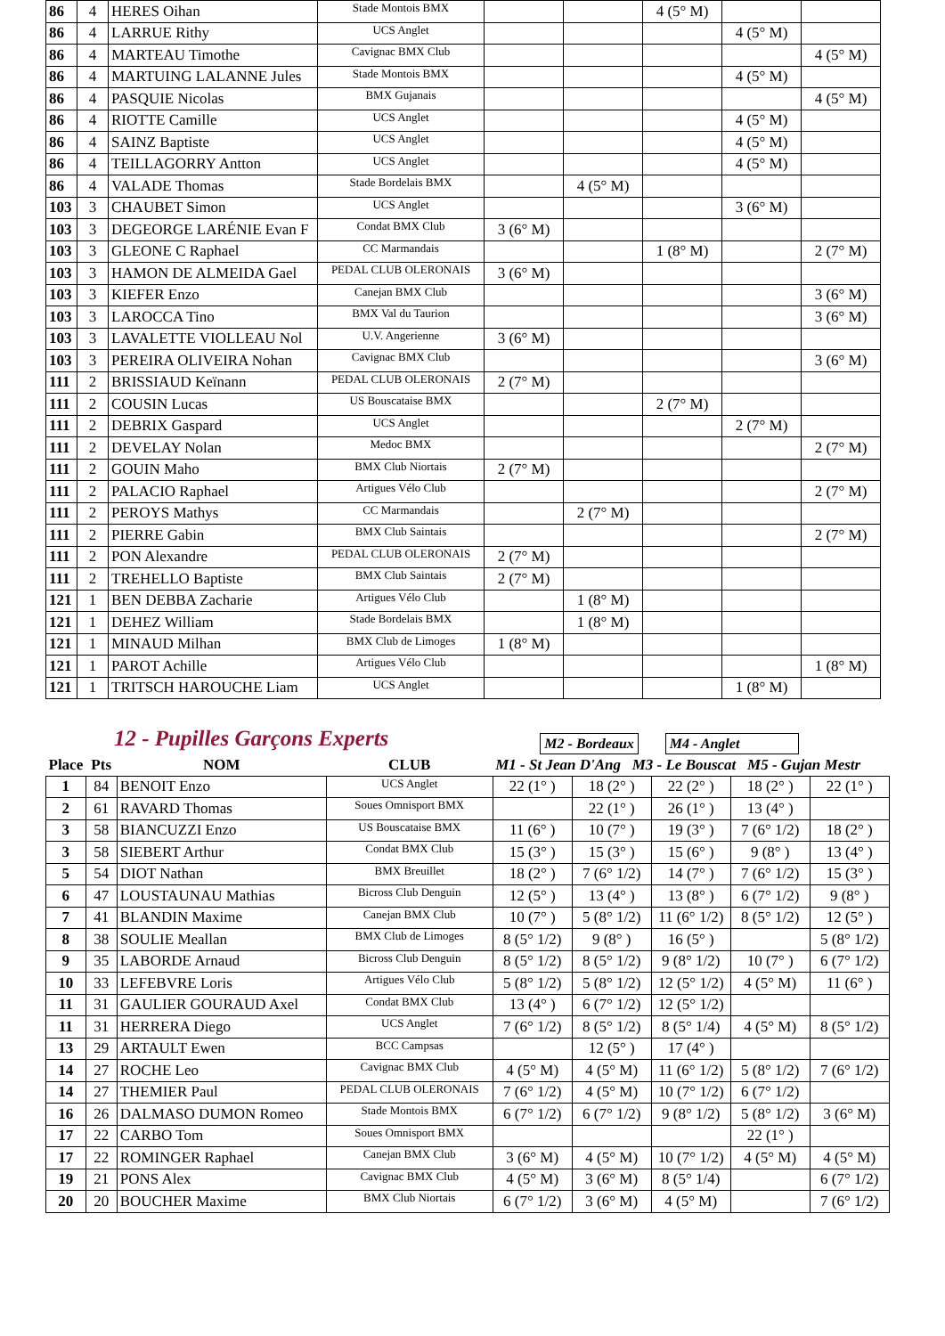| 86 | 4 | HERES Oihan | Stade Montois BMX | | | 4 (5° M) | | |
| 86 | 4 | LARRUE Rithy | UCS Anglet | | | | 4 (5° M) | |
| 86 | 4 | MARTEAU Timothe | Cavignac BMX Club | | | | | 4 (5° M) |
| 86 | 4 | MARTUING LALANNE Jules | Stade Montois BMX | | | | 4 (5° M) | |
| 86 | 4 | PASQUIE Nicolas | BMX Gujanais | | | | | 4 (5° M) |
| 86 | 4 | RIOTTE Camille | UCS Anglet | | | | 4 (5° M) | |
| 86 | 4 | SAINZ Baptiste | UCS Anglet | | | | 4 (5° M) | |
| 86 | 4 | TEILLAGORRY Antton | UCS Anglet | | | | 4 (5° M) | |
| 86 | 4 | VALADE Thomas | Stade Bordelais BMX | | 4 (5° M) | | | |
| 103 | 3 | CHAUBET Simon | UCS Anglet | | | | 3 (6° M) | |
| 103 | 3 | DEGEORGE LARÉNIE Evan F | Condat BMX Club | 3 (6° M) | | | | |
| 103 | 3 | GLEONE C Raphael | CC Marmandais | | | 1 (8° M) | | 2 (7° M) |
| 103 | 3 | HAMON DE ALMEIDA Gael | PEDAL CLUB OLERONAIS | 3 (6° M) | | | | |
| 103 | 3 | KIEFER Enzo | Canejan BMX Club | | | | | 3 (6° M) |
| 103 | 3 | LAROCCA Tino | BMX Val du Taurion | | | | | 3 (6° M) |
| 103 | 3 | LAVALETTE VIOLLEAU Nol | U.V. Angerienne | 3 (6° M) | | | | |
| 103 | 3 | PEREIRA OLIVEIRA Nohan | Cavignac BMX Club | | | | | 3 (6° M) |
| 111 | 2 | BRISSIAUD Keïnann | PEDAL CLUB OLERONAIS | 2 (7° M) | | | | |
| 111 | 2 | COUSIN Lucas | US Bouscataise BMX | | | 2 (7° M) | | |
| 111 | 2 | DEBRIX Gaspard | UCS Anglet | | | | 2 (7° M) | |
| 111 | 2 | DEVELAY Nolan | Medoc BMX | | | | | 2 (7° M) |
| 111 | 2 | GOUIN Maho | BMX Club Niortais | 2 (7° M) | | | | |
| 111 | 2 | PALACIO Raphael | Artigues Vélo Club | | | | | 2 (7° M) |
| 111 | 2 | PEROYS Mathys | CC Marmandais | | 2 (7° M) | | | |
| 111 | 2 | PIERRE Gabin | BMX Club Saintais | | | | | 2 (7° M) |
| 111 | 2 | PON Alexandre | PEDAL CLUB OLERONAIS | 2 (7° M) | | | | |
| 111 | 2 | TREHELLO Baptiste | BMX Club Saintais | 2 (7° M) | | | | |
| 121 | 1 | BEN DEBBA Zacharie | Artigues Vélo Club | | 1 (8° M) | | | |
| 121 | 1 | DEHEZ William | Stade Bordelais BMX | | 1 (8° M) | | | |
| 121 | 1 | MINAUD Milhan | BMX Club de Limoges | 1 (8° M) | | | | |
| 121 | 1 | PAROT Achille | Artigues Vélo Club | | | | | 1 (8° M) |
| 121 | 1 | TRITSCH HAROUCHE Liam | UCS Anglet | | | | 1 (8° M) | |
12 - Pupilles Garçons Experts
M2 - Bordeaux M4 - Anglet
| Place | Pts | NOM | CLUB | M1 - St Jean D'Ang M3 - Le Bouscat M5 - Gujan Mestr | | | | |
| --- | --- | --- | --- | --- | --- | --- | --- | --- |
| 1 | 84 | BENOIT Enzo | UCS Anglet | 22 (1° ) | 18 (2° ) | 22 (2° ) | 18 (2° ) | 22 (1° ) |
| 2 | 61 | RAVARD Thomas | Soues Omnisport BMX | | 22 (1° ) | 26 (1° ) | 13 (4° ) | |
| 3 | 58 | BIANCUZZI Enzo | US Bouscataise BMX | 11 (6° ) | 10 (7° ) | 19 (3° ) | 7 (6° 1/2) | 18 (2° ) |
| 3 | 58 | SIEBERT Arthur | Condat BMX Club | 15 (3° ) | 15 (3° ) | 15 (6° ) | 9 (8° ) | 13 (4° ) |
| 5 | 54 | DIOT Nathan | BMX Breuillet | 18 (2° ) | 7 (6° 1/2) | 14 (7° ) | 7 (6° 1/2) | 15 (3° ) |
| 6 | 47 | LOUSTAUNAU Mathias | Bicross Club Denguin | 12 (5° ) | 13 (4° ) | 13 (8° ) | 6 (7° 1/2) | 9 (8° ) |
| 7 | 41 | BLANDIN Maxime | Canejan BMX Club | 10 (7° ) | 5 (8° 1/2) | 11 (6° 1/2) | 8 (5° 1/2) | 12 (5° ) |
| 8 | 38 | SOULIE Meallan | BMX Club de Limoges | 8 (5° 1/2) | 9 (8° ) | 16 (5° ) | | 5 (8° 1/2) |
| 9 | 35 | LABORDE Arnaud | Bicross Club Denguin | 8 (5° 1/2) | 8 (5° 1/2) | 9 (8° 1/2) | 10 (7° ) | 6 (7° 1/2) |
| 10 | 33 | LEFEBVRE Loris | Artigues Vélo Club | 5 (8° 1/2) | 5 (8° 1/2) | 12 (5° 1/2) | 4 (5° M) | 11 (6° ) |
| 11 | 31 | GAULIER GOURAUD Axel | Condat BMX Club | 13 (4° ) | 6 (7° 1/2) | 12 (5° 1/2) | | |
| 11 | 31 | HERRERA Diego | UCS Anglet | 7 (6° 1/2) | 8 (5° 1/2) | 8 (5° 1/4) | 4 (5° M) | 8 (5° 1/2) |
| 13 | 29 | ARTAULT Ewen | BCC Campsas | | 12 (5° ) | 17 (4° ) | | |
| 14 | 27 | ROCHE Leo | Cavignac BMX Club | 4 (5° M) | 4 (5° M) | 11 (6° 1/2) | 5 (8° 1/2) | 7 (6° 1/2) |
| 14 | 27 | THEMIER Paul | PEDAL CLUB OLERONAIS | 7 (6° 1/2) | 4 (5° M) | 10 (7° 1/2) | 6 (7° 1/2) | |
| 16 | 26 | DALMASO DUMON Romeo | Stade Montois BMX | 6 (7° 1/2) | 6 (7° 1/2) | 9 (8° 1/2) | 5 (8° 1/2) | 3 (6° M) |
| 17 | 22 | CARBO Tom | Soues Omnisport BMX | | | | 22 (1° ) | |
| 17 | 22 | ROMINGER Raphael | Canejan BMX Club | 3 (6° M) | 4 (5° M) | 10 (7° 1/2) | 4 (5° M) | 4 (5° M) |
| 19 | 21 | PONS Alex | Cavignac BMX Club | 4 (5° M) | 3 (6° M) | 8 (5° 1/4) | | 6 (7° 1/2) |
| 20 | 20 | BOUCHER Maxime | BMX Club Niortais | 6 (7° 1/2) | 3 (6° M) | 4 (5° M) | | 7 (6° 1/2) |